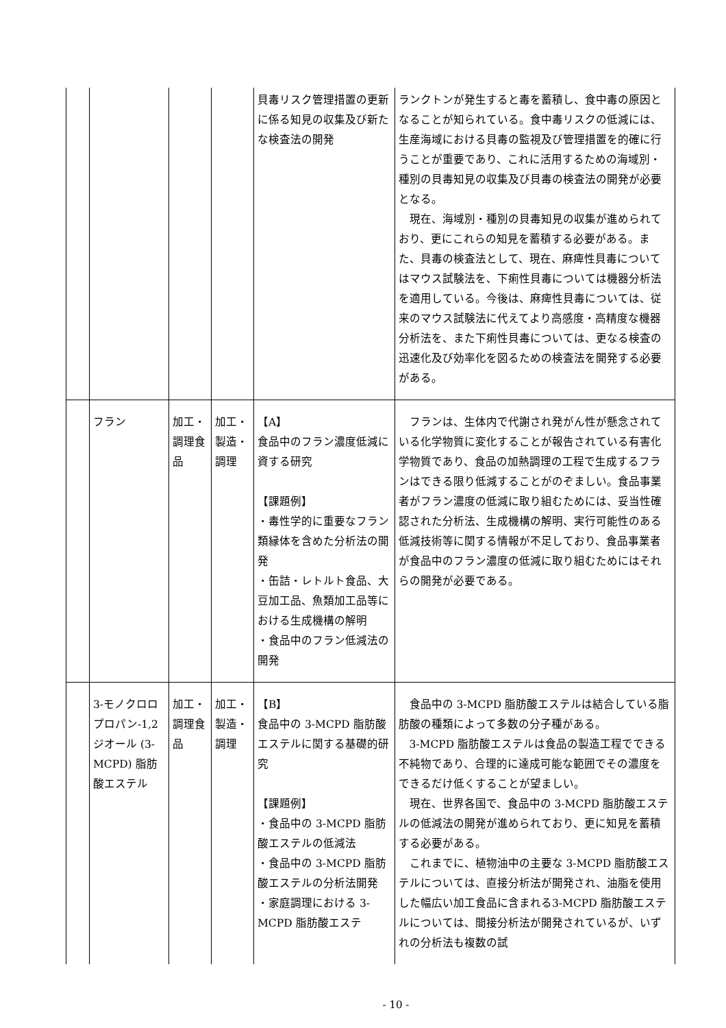| | | | | 貝毒リスク管理措置の更新に係る知見の収集及び新たな検査法の開発 | ランクトンが発生すると毒を蓄積し、食中毒の原因となることが知られている。食中毒リスクの低減には、生産海域における貝毒の監視及び管理措置を的確に行うことが重要であり、これに活用するための海域別・種別の貝毒知見の収集及び貝毒の検査法の開発が必要となる。 現在、海域別・種別の貝毒知見の収集が進められており、更にこれらの知見を蓄積する必要がある。また、貝毒の検査法として、現在、麻痺性貝毒についてはマウス試験法を、下痢性貝毒については機器分析法を適用している。今後は、麻痺性貝毒については、従来のマウス試験法に代えてより高感度・高精度な機器分析法を、また下痢性貝毒については、更なる検査の迅速化及び効率化を図るための検査法を開発する必要がある。 |
| | フラン | 加工・調理食品 | 加工・製造・調理 | 【A】 食品中のフラン濃度低減に資する研究 【課題例】 ・毒性学的に重要なフラン類縁体を含めた分析法の開発 ・缶詰・レトルト食品、大豆加工品、魚類加工品等における生成機構の解明 ・食品中のフラン低減法の開発 | フランは、生体内で代謝され発がん性が懸念されている化学物質に変化することが報告されている有害化学物質であり、食品の加熱調理の工程で生成するフランはできる限り低減することがのぞましい。食品事業者がフラン濃度の低減に取り組むためには、妥当性確認された分析法、生成機構の解明、実行可能性のある低減技術等に関する情報が不足しており、食品事業者が食品中のフラン濃度の低減に取り組むためにはそれらの開発が必要である。 |
| | 3-モノクロロプロパン-1,2 ジオール (3-MCPD) 脂肪酸エステル | 加工・調理食品 | 加工・製造・調理 | 【B】 食品中の 3-MCPD 脂肪酸エステルに関する基礎的研究 【課題例】 ・食品中の 3-MCPD 脂肪酸エステルの低減法 ・食品中の 3-MCPD 脂肪酸エステルの分析法開発 ・家庭調理における 3-MCPD 脂肪酸エステ | 食品中の 3-MCPD 脂肪酸エステルは結合している脂肪酸の種類によって多数の分子種がある。 3-MCPD 脂肪酸エステルは食品の製造工程でできる不純物であり、合理的に達成可能な範囲でその濃度をできるだけ低くすることが望ましい。 現在、世界各国で、食品中の 3-MCPD 脂肪酸エステルの低減法の開発が進められており、更に知見を蓄積する必要がある。 これまでに、植物油中の主要な 3-MCPD 脂肪酸エステルについては、直接分析法が開発され、油脂を使用した幅広い加工食品に含まれる3-MCPD 脂肪酸エステルについては、間接分析法が開発されているが、いずれの分析法も複数の試 |
- 10 -